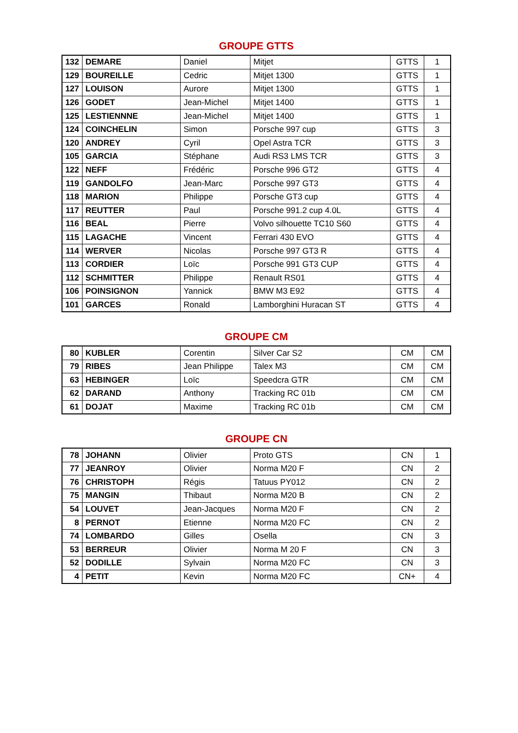GROUPE GTTS
| 132 | DEMARE | Daniel | Mitjet | GTTS | 1 |
| 129 | BOUREILLE | Cedric | Mitjet 1300 | GTTS | 1 |
| 127 | LOUISON | Aurore | Mitjet 1300 | GTTS | 1 |
| 126 | GODET | Jean-Michel | Mitjet 1400 | GTTS | 1 |
| 125 | LESTIENNNE | Jean-Michel | Mitjet 1400 | GTTS | 1 |
| 124 | COINCHELIN | Simon | Porsche 997 cup | GTTS | 3 |
| 120 | ANDREY | Cyril | Opel Astra TCR | GTTS | 3 |
| 105 | GARCIA | Stéphane | Audi RS3 LMS TCR | GTTS | 3 |
| 122 | NEFF | Frédéric | Porsche 996 GT2 | GTTS | 4 |
| 119 | GANDOLFO | Jean-Marc | Porsche 997 GT3 | GTTS | 4 |
| 118 | MARION | Philippe | Porsche GT3 cup | GTTS | 4 |
| 117 | REUTTER | Paul | Porsche 991.2 cup 4.0L | GTTS | 4 |
| 116 | BEAL | Pierre | Volvo silhouette TC10 S60 | GTTS | 4 |
| 115 | LAGACHE | Vincent | Ferrari 430 EVO | GTTS | 4 |
| 114 | WERVER | Nicolas | Porsche 997 GT3 R | GTTS | 4 |
| 113 | CORDIER | Loïc | Porsche 991 GT3 CUP | GTTS | 4 |
| 112 | SCHMITTER | Philippe | Renault RS01 | GTTS | 4 |
| 106 | POINSIGNON | Yannick | BMW M3 E92 | GTTS | 4 |
| 101 | GARCES | Ronald | Lamborghini Huracan ST | GTTS | 4 |
GROUPE CM
| 80 | KUBLER | Corentin | Silver Car S2 | CM | CM |
| 79 | RIBES | Jean Philippe | Talex M3 | CM | CM |
| 63 | HEBINGER | Loïc | Speedcra GTR | CM | CM |
| 62 | DARAND | Anthony | Tracking RC 01b | CM | CM |
| 61 | DOJAT | Maxime | Tracking RC 01b | CM | CM |
GROUPE CN
| 78 | JOHANN | Olivier | Proto GTS | CN | 1 |
| 77 | JEANROY | Olivier | Norma M20 F | CN | 2 |
| 76 | CHRISTOPH | Régis | Tatuus PY012 | CN | 2 |
| 75 | MANGIN | Thibaut | Norma M20 B | CN | 2 |
| 54 | LOUVET | Jean-Jacques | Norma M20 F | CN | 2 |
| 8 | PERNOT | Etienne | Norma M20 FC | CN | 2 |
| 74 | LOMBARDO | Gilles | Osella | CN | 3 |
| 53 | BERREUR | Olivier | Norma M 20 F | CN | 3 |
| 52 | DODILLE | Sylvain | Norma M20 FC | CN | 3 |
| 4 | PETIT | Kevin | Norma M20 FC | CN+ | 4 |